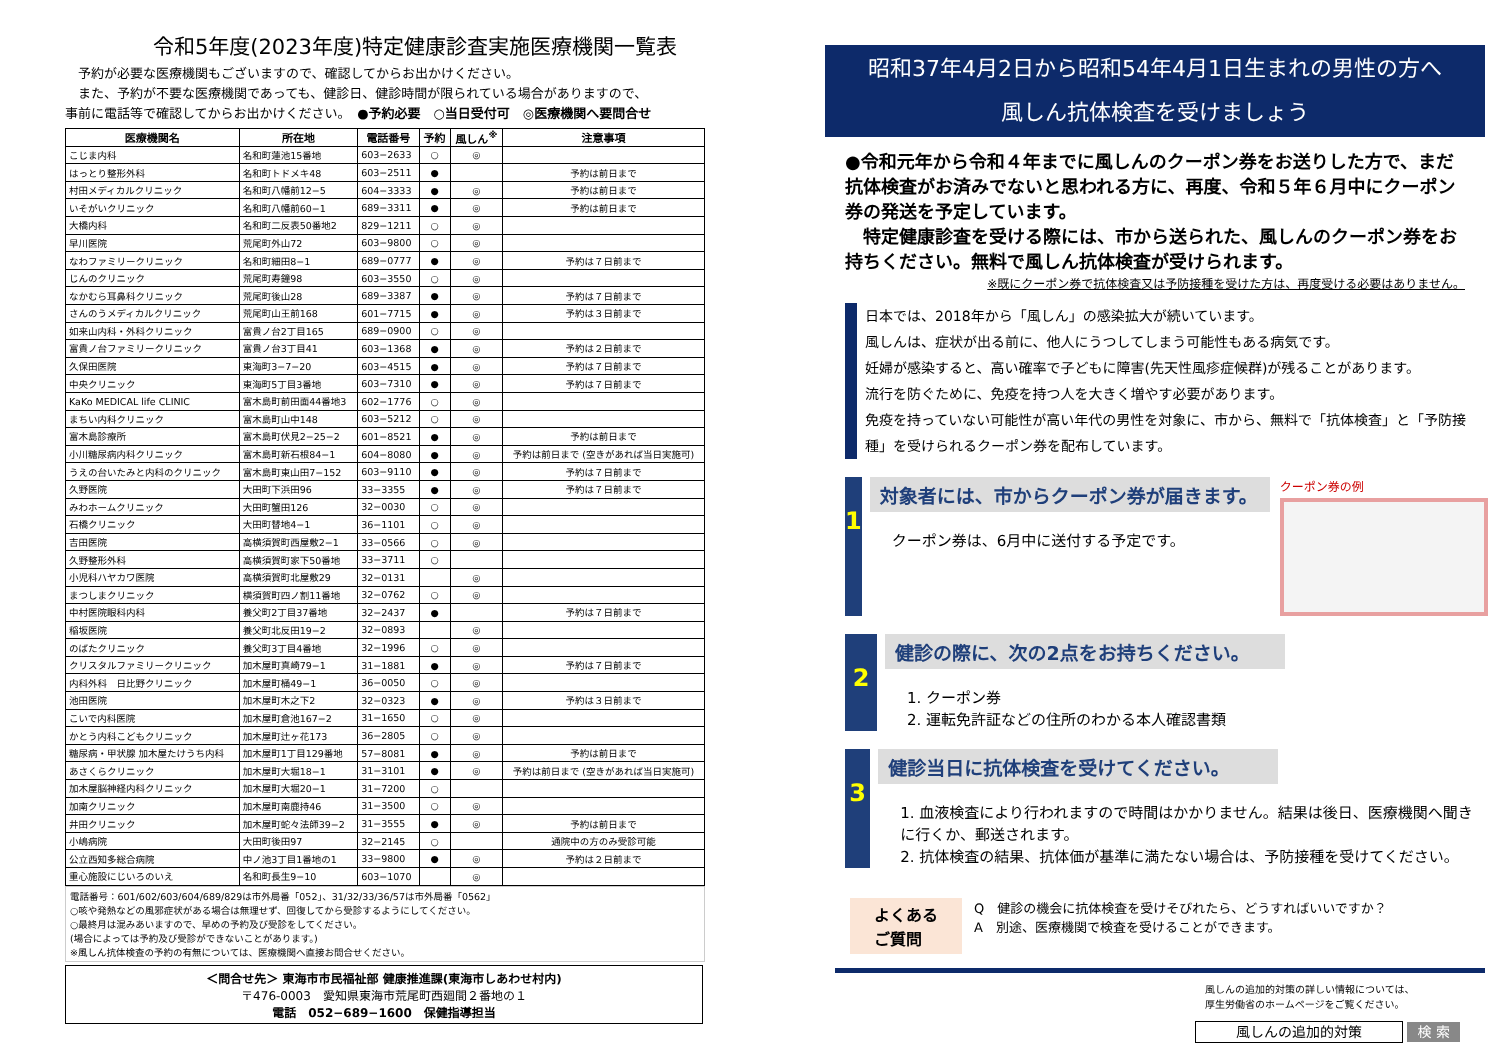令和5年度(2023年度)特定健康診査実施医療機関一覧表
　予約が必要な医療機関もございますので、確認してからお出かけください。
　また、予約が不要な医療機関であっても、健診日、健診時間が限られている場合がありますので、
事前に電話等で確認してからお出かけください。　●予約必要　○当日受付可　◎医療機関へ要問合せ
| 医療機関名 | 所在地 | 電話番号 | 予約 | 風しん<sup>※</sup> | 注意事項 |
| --- | --- | --- | --- | --- | --- |
| こじま内科 | 名和町蓮池15番地 | 603−2633 | ○ | ◎ | |
| はっとり整形外科 | 名和町トドメキ48 | 603−2511 | ● | | 予約は前日まで |
| 村田メディカルクリニック | 名和町八幡前12−5 | 604−3333 | ● | ◎ | 予約は前日まで |
| いそがいクリニック | 名和町八幡前60−1 | 689−3311 | ● | ◎ | 予約は前日まで |
| 大橋内科 | 名和町二反表50番地2 | 829−1211 | ○ | ◎ | |
| 早川医院 | 荒尾町外山72 | 603−9800 | ○ | ◎ | |
| なわファミリークリニック | 名和町細田8−1 | 689−0777 | ● | ◎ | 予約は７日前まで |
| じんのクリニック | 荒尾町寿鐘98 | 603−3550 | ○ | ◎ | |
| なかむら耳鼻科クリニック | 荒尾町後山28 | 689−3387 | ● | ◎ | 予約は７日前まで |
| さんのうメディカルクリニック | 荒尾町山王前168 | 601−7715 | ● | ◎ | 予約は３日前まで |
| 如来山内科・外科クリニック | 富貴ノ台2丁目165 | 689−0900 | ○ | ◎ | |
| 富貴ノ台ファミリークリニック | 富貴ノ台3丁目41 | 603−1368 | ● | ◎ | 予約は２日前まで |
| 久保田医院 | 東海町3−7−20 | 603−4515 | ● | ◎ | 予約は７日前まで |
| 中央クリニック | 東海町5丁目3番地 | 603−7310 | ● | ◎ | 予約は７日前まで |
| KaKo MEDICAL life CLINIC | 富木島町前田面44番地3 | 602−1776 | ○ | ◎ | |
| まちい内科クリニック | 富木島町山中148 | 603−5212 | ○ | ◎ | |
| 富木島診療所 | 富木島町伏見2−25−2 | 601−8521 | ● | ◎ | 予約は前日まで |
| 小川糖尿病内科クリニック | 富木島町新石根84−1 | 604−8080 | ● | ◎ | 予約は前日まで (空きがあれば当日実施可) |
| うえの台いたみと内科のクリニック | 富木島町東山田7−152 | 603−9110 | ● | ◎ | 予約は７日前まで |
| 久野医院 | 大田町下浜田96 | 33−3355 | ● | ◎ | 予約は７日前まで |
| みわホームクリニック | 大田町蟹田126 | 32−0030 | ○ | ◎ | |
| 石橋クリニック | 大田町替地4−1 | 36−1101 | ○ | ◎ | |
| 吉田医院 | 高横須賀町西屋敷2−1 | 33−0566 | ○ | ◎ | |
| 久野整形外科 | 高横須賀町家下50番地 | 33−3711 | ○ | | |
| 小児科ハヤカワ医院 | 高横須賀町北屋敷29 | 32−0131 | | ◎ | |
| まつしまクリニック | 横須賀町四ノ割11番地 | 32−0762 | ○ | ◎ | |
| 中村医院眼科内科 | 養父町2丁目37番地 | 32−2437 | ● | | 予約は７日前まで |
| 稲坂医院 | 養父町北反田19−2 | 32−0893 | | ◎ | |
| のばたクリニック | 養父町3丁目4番地 | 32−1996 | ○ | ◎ | |
| クリスタルファミリークリニック | 加木屋町真崎79−1 | 31−1881 | ● | ◎ | 予約は７日前まで |
| 内科外科 日比野クリニック | 加木屋町桶49−1 | 36−0050 | ○ | ◎ | |
| 池田医院 | 加木屋町木之下2 | 32−0323 | ● | ◎ | 予約は３日前まで |
| こいで内科医院 | 加木屋町倉池167−2 | 31−1650 | ○ | ◎ | |
| かとう内科こどもクリニック | 加木屋町辻ヶ花173 | 36−2805 | ○ | ◎ | |
| 糖尿病・甲状腺 加木屋たけうち内科 | 加木屋町1丁目129番地 | 57−8081 | ● | ◎ | 予約は前日まで |
| あさくらクリニック | 加木屋町大堀18−1 | 31−3101 | ● | ◎ | 予約は前日まで (空きがあれば当日実施可) |
| 加木屋脳神経内科クリニック | 加木屋町大堀20−1 | 31−7200 | ○ | | |
| 加南クリニック | 加木屋町南鹿持46 | 31−3500 | ○ | ◎ | |
| 井田クリニック | 加木屋町蛇々法師39−2 | 31−3555 | ● | ◎ | 予約は前日まで |
| 小嶋病院 | 大田町後田97 | 32−2145 | ○ | | 通院中の方のみ受診可能 |
| 公立西知多総合病院 | 中ノ池3丁目1番地の1 | 33−9800 | ● | ◎ | 予約は２日前まで |
| 重心施設にじいろのいえ | 名和町長生9−10 | 603−1070 | | ◎ | |
電話番号：601/602/603/604/689/829は市外局番「052」、31/32/33/36/57は市外局番「0562」
○咳や発熱などの風邪症状がある場合は無理せず、回復してから受診するようにしてください。
○最終月は混みあいますので、早めの予約及び受診をしてください。
(場合によっては予約及び受診ができないことがあります。)
※風しん抗体検査の予約の有無については、医療機関へ直接お問合せください。
＜問合せ先＞ 東海市市民福祉部 健康推進課(東海市しあわせ村内)
〒476-0003　愛知県東海市荒尾町西廻間２番地の１
電話　052−689−1600　保健指導担当
昭和37年4月2日から昭和54年4月1日生まれの男性の方へ
風しん抗体検査を受けましょう
●令和元年から令和４年までに風しんのクーポン券をお送りした方で、まだ抗体検査がお済みでないと思われる方に、再度、令和５年６月中にクーポン券の発送を予定しています。
　特定健康診査を受ける際には、市から送られた、風しんのクーポン券をお持ちください。無料で風しん抗体検査が受けられます。
※既にクーポン券で抗体検査又は予防接種を受けた方は、再度受ける必要はありません。
日本では、2018年から「風しん」の感染拡大が続いています。
風しんは、症状が出る前に、他人にうつしてしまう可能性もある病気です。
妊婦が感染すると、高い確率で子どもに障害(先天性風疹症候群)が残ることがあります。
流行を防ぐために、免疫を持つ人を大きく増やす必要があります。
免疫を持っていない可能性が高い年代の男性を対象に、市から、無料で「抗体検査」と「予防接種」を受けられるクーポン券を配布しています。
1
対象者には、市からクーポン券が届きます。
クーポン券は、6月中に送付する予定です。
クーポン券の例
2
健診の際に、次の2点をお持ちください。
1. クーポン券
2. 運転免許証などの住所のわかる本人確認書類
3
健診当日に抗体検査を受けてください。
1. 血液検査により行われますので時間はかかりません。結果は後日、医療機関へ聞きに行くか、郵送されます。
2. 抗体検査の結果、抗体価が基準に満たない場合は、予防接種を受けてください。
よくある
ご質問
Q　健診の機会に抗体検査を受けそびれたら、どうすればいいですか？
A　別途、医療機関で検査を受けることができます。
風しんの追加的対策の詳しい情報については、
厚生労働省のホームページをご覧ください。
風しんの追加的対策 検 索